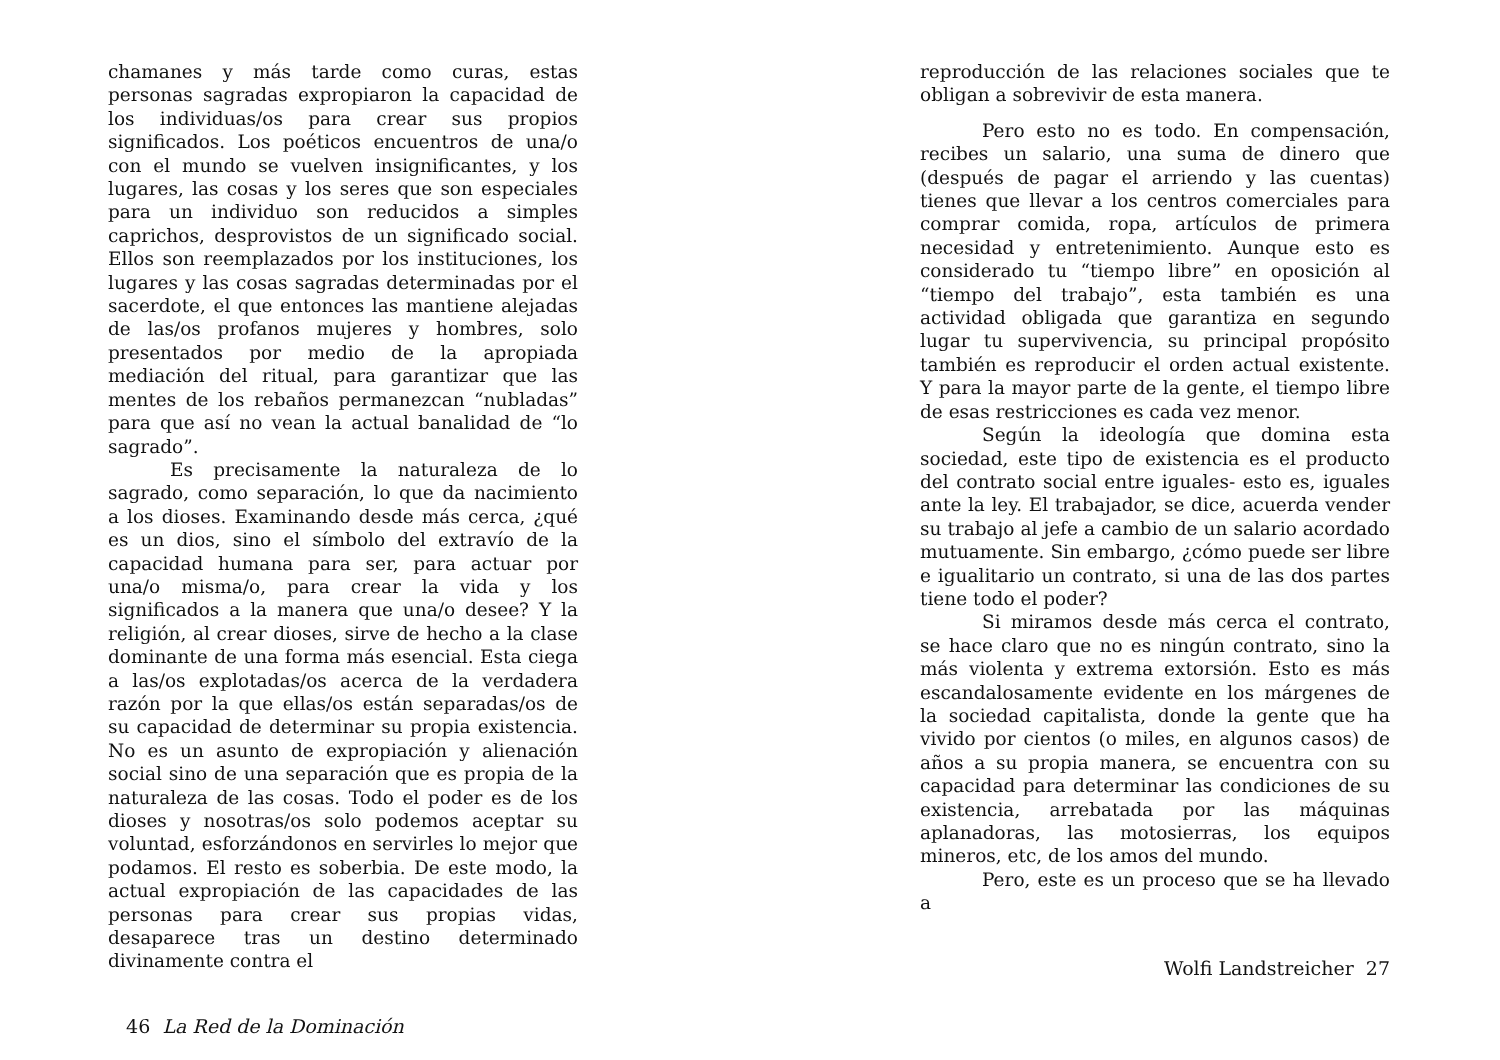chamanes y más tarde como curas, estas personas sagradas expropiaron la capacidad de los individuas/os para crear sus propios significados. Los poéticos encuentros de una/o con el mundo se vuelven insignificantes, y los lugares, las cosas y los seres que son especiales para un individuo son reducidos a simples caprichos, desprovistos de un significado social. Ellos son reemplazados por los instituciones, los lugares y las cosas sagradas determinadas por el sacerdote, el que entonces las mantiene alejadas de las/os profanos mujeres y hombres, solo presentados por medio de la apropiada mediación del ritual, para garantizar que las mentes de los rebaños permanezcan “nubladas” para que así no vean la actual banalidad de “lo sagrado”.
Es precisamente la naturaleza de lo sagrado, como separación, lo que da nacimiento a los dioses. Examinando desde más cerca, ¿qué es un dios, sino el símbolo del extravío de la capacidad humana para ser, para actuar por una/o misma/o, para crear la vida y los significados a la manera que una/o desee? Y la religión, al crear dioses, sirve de hecho a la clase dominante de una forma más esencial. Esta ciega a las/os explotadas/os acerca de la verdadera razón por la que ellas/os están separadas/os de su capacidad de determinar su propia existencia. No es un asunto de expropiación y alienación social sino de una separación que es propia de la naturaleza de las cosas. Todo el poder es de los dioses y nosotras/os solo podemos aceptar su voluntad, esforzándonos en servirles lo mejor que podamos. El resto es soberbia. De este modo, la actual expropiación de las capacidades de las personas para crear sus propias vidas, desaparece tras un destino determinado divinamente contra el
46 La Red de la Dominación
reproducción de las relaciones sociales que te obligan a sobrevivir de esta manera.
Pero esto no es todo. En compensación, recibes un salario, una suma de dinero que (después de pagar el arriendo y las cuentas) tienes que llevar a los centros comerciales para comprar comida, ropa, artículos de primera necesidad y entretenimiento. Aunque esto es considerado tu “tiempo libre” en oposición al “tiempo del trabajo”, esta también es una actividad obligada que garantiza en segundo lugar tu supervivencia, su principal propósito también es reproducir el orden actual existente. Y para la mayor parte de la gente, el tiempo libre de esas restricciones es cada vez menor.
Según la ideología que domina esta sociedad, este tipo de existencia es el producto del contrato social entre iguales- esto es, iguales ante la ley. El trabajador, se dice, acuerda vender su trabajo al jefe a cambio de un salario acordado mutuamente. Sin embargo, ¿cómo puede ser libre e igualitario un contrato, si una de las dos partes tiene todo el poder?
Si miramos desde más cerca el contrato, se hace claro que no es ningún contrato, sino la más violenta y extrema extorsión. Esto es más escandalosamente evidente en los márgenes de la sociedad capitalista, donde la gente que ha vivido por cientos (o miles, en algunos casos) de años a su propia manera, se encuentra con su capacidad para determinar las condiciones de su existencia, arrebatada por las máquinas aplanadoras, las motosierras, los equipos mineros, etc, de los amos del mundo.
Pero, este es un proceso que se ha llevado a
Wolfi Landstreicher 27